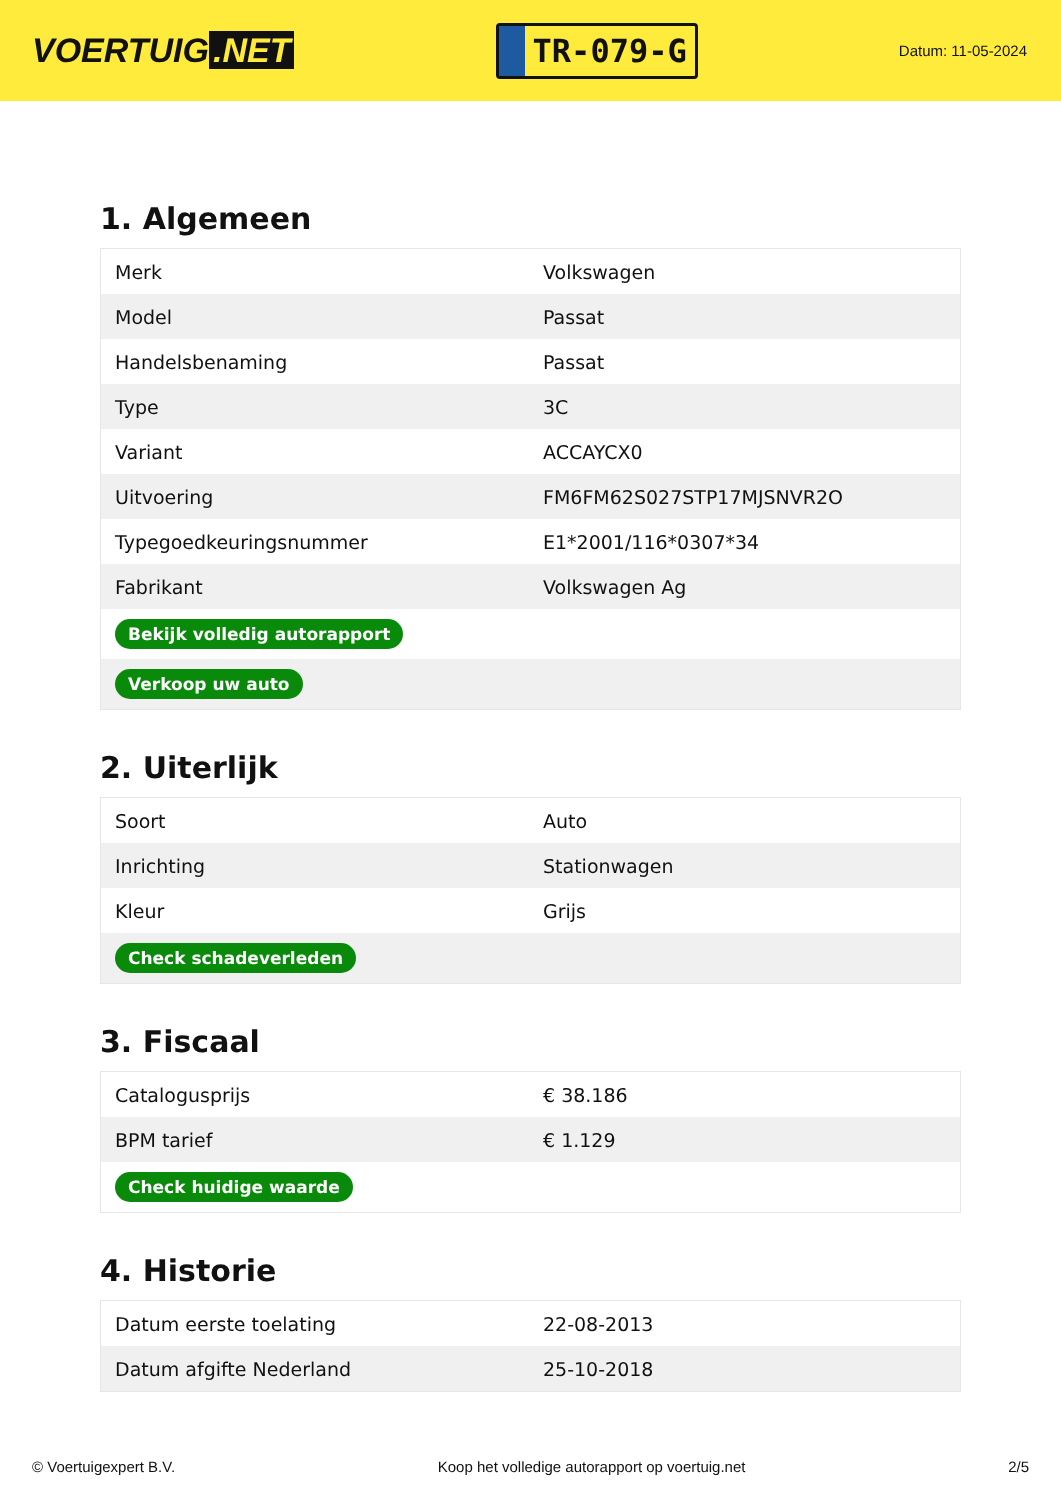VOERTUIG.NET
TR-079-G
Datum: 11-05-2024
1. Algemeen
| Merk | Volkswagen |
| Model | Passat |
| Handelsbenaming | Passat |
| Type | 3C |
| Variant | ACCAYCX0 |
| Uitvoering | FM6FM62S027STP17MJSNVR2O |
| Typegoedkeuringsnummer | E1*2001/116*0307*34 |
| Fabrikant | Volkswagen Ag |
| Bekijk volledig autorapport | |
| Verkoop uw auto | |
2. Uiterlijk
| Soort | Auto |
| Inrichting | Stationwagen |
| Kleur | Grijs |
| Check schadeverleden | |
3. Fiscaal
| Catalogusprijs | € 38.186 |
| BPM tarief | € 1.129 |
| Check huidige waarde | |
4. Historie
| Datum eerste toelating | 22-08-2013 |
| Datum afgifte Nederland | 25-10-2018 |
© Voertuigexpert B.V. Koop het volledige autorapport op voertuig.net 2/5